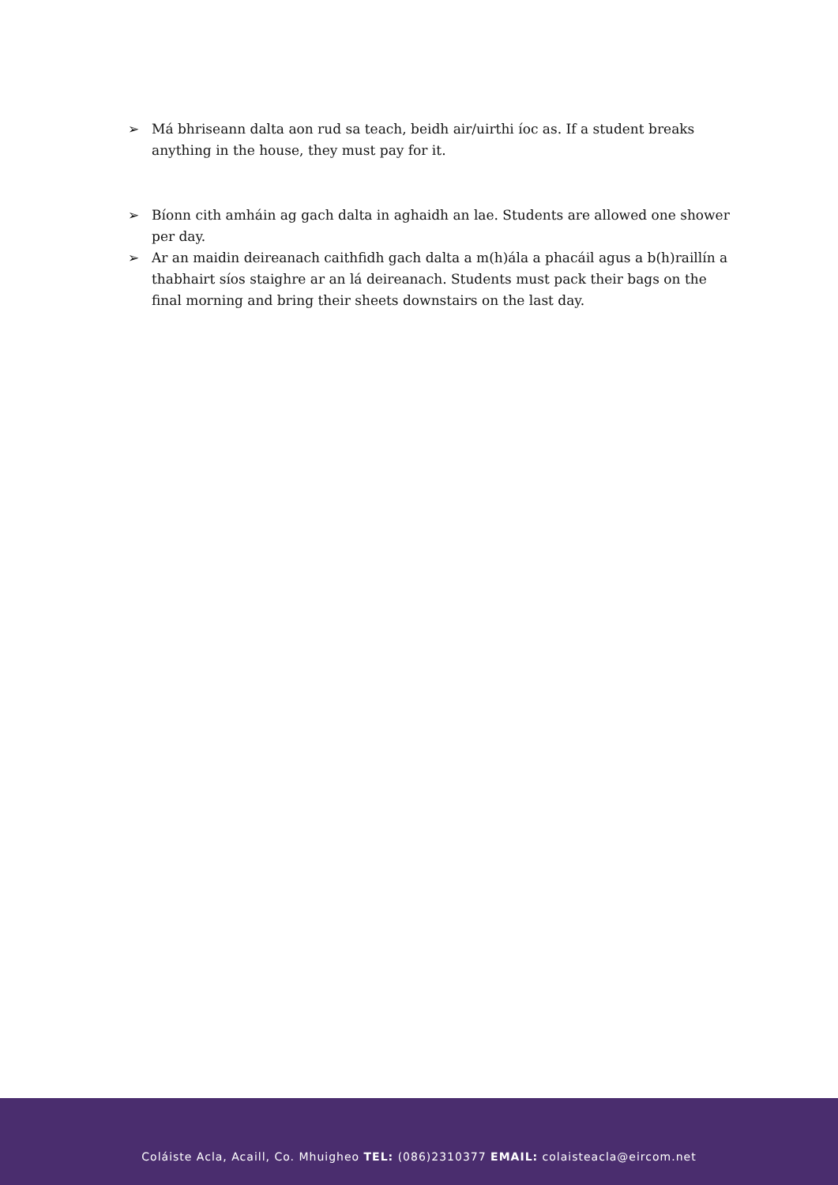➢ Má bhriseann dalta aon rud sa teach, beidh air/uirthi íoc as. If a student breaks anything in the house, they must pay for it.
➢ Bíonn cith amháin ag gach dalta in aghaidh an lae. Students are allowed one shower per day.
➢ Ar an maidin deireanach caithfidh gach dalta a m(h)ála a phacáil agus a b(h)raillín a thabhairt síos staighre ar an lá deireanach. Students must pack their bags on the final morning and bring their sheets downstairs on the last day.
Coláiste Acla, Acaill, Co. Mhuigheo TEL: (086)2310377 EMAIL: colaisteacla@eircom.net